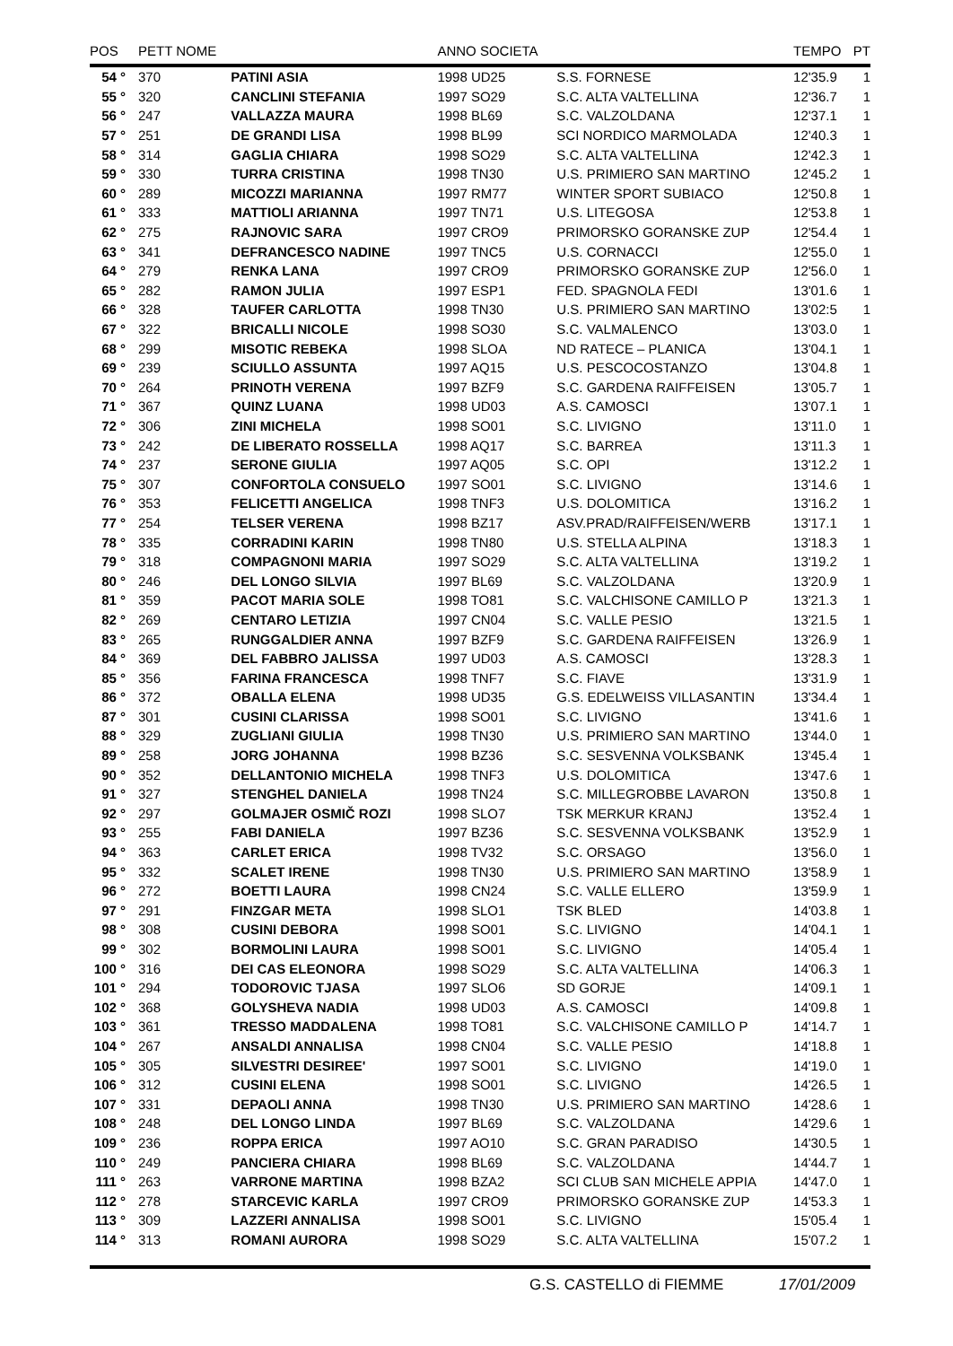| POS | PETT NOME | | ANNO SOCIETA | | TEMPO | PT |
| --- | --- | --- | --- | --- | --- | --- |
| 54 ° | 370 | PATINI ASIA | 1998 UD25 | S.S. FORNESE | 12'35.9 | 1 |
| 55 ° | 320 | CANCLINI STEFANIA | 1997 SO29 | S.C. ALTA VALTELLINA | 12'36.7 | 1 |
| 56 ° | 247 | VALLAZZA MAURA | 1998 BL69 | S.C. VALZOLDANA | 12'37.1 | 1 |
| 57 ° | 251 | DE GRANDI LISA | 1998 BL99 | SCI NORDICO MARMOLADA | 12'40.3 | 1 |
| 58 ° | 314 | GAGLIA CHIARA | 1998 SO29 | S.C. ALTA VALTELLINA | 12'42.3 | 1 |
| 59 ° | 330 | TURRA CRISTINA | 1998 TN30 | U.S. PRIMIERO SAN MARTINO | 12'45.2 | 1 |
| 60 ° | 289 | MICOZZI MARIANNA | 1997 RM77 | WINTER SPORT SUBIACO | 12'50.8 | 1 |
| 61 ° | 333 | MATTIOLI ARIANNA | 1997 TN71 | U.S. LITEGOSA | 12'53.8 | 1 |
| 62 ° | 275 | RAJNOVIC SARA | 1997 CRO9 | PRIMORSKO GORANSKE ZUP | 12'54.4 | 1 |
| 63 ° | 341 | DEFRANCESCO NADINE | 1997 TNC5 | U.S. CORNACCI | 12'55.0 | 1 |
| 64 ° | 279 | RENKA LANA | 1997 CRO9 | PRIMORSKO GORANSKE ZUP | 12'56.0 | 1 |
| 65 ° | 282 | RAMON JULIA | 1997 ESP1 | FED. SPAGNOLA FEDI | 13'01.6 | 1 |
| 66 ° | 328 | TAUFER CARLOTTA | 1998 TN30 | U.S. PRIMIERO SAN MARTINO | 13'02:5 | 1 |
| 67 ° | 322 | BRICALLI NICOLE | 1998 SO30 | S.C. VALMALENCO | 13'03.0 | 1 |
| 68 ° | 299 | MISOTIC REBEKA | 1998 SLOA | ND RATECE – PLANICA | 13'04.1 | 1 |
| 69 ° | 239 | SCIULLO ASSUNTA | 1997 AQ15 | U.S. PESCOCOSTANZO | 13'04.8 | 1 |
| 70 ° | 264 | PRINOTH VERENA | 1997 BZF9 | S.C. GARDENA RAIFFEISEN | 13'05.7 | 1 |
| 71 ° | 367 | QUINZ LUANA | 1998 UD03 | A.S. CAMOSCI | 13'07.1 | 1 |
| 72 ° | 306 | ZINI MICHELA | 1998 SO01 | S.C. LIVIGNO | 13'11.0 | 1 |
| 73 ° | 242 | DE LIBERATO ROSSELLA | 1998 AQ17 | S.C. BARREA | 13'11.3 | 1 |
| 74 ° | 237 | SERONE GIULIA | 1997 AQ05 | S.C. OPI | 13'12.2 | 1 |
| 75 ° | 307 | CONFORTOLA CONSUELO | 1997 SO01 | S.C. LIVIGNO | 13'14.6 | 1 |
| 76 ° | 353 | FELICETTI ANGELICA | 1998 TNF3 | U.S. DOLOMITICA | 13'16.2 | 1 |
| 77 ° | 254 | TELSER VERENA | 1998 BZ17 | ASV.PRAD/RAIFFEISEN/WERB | 13'17.1 | 1 |
| 78 ° | 335 | CORRADINI KARIN | 1998 TN80 | U.S. STELLA ALPINA | 13'18.3 | 1 |
| 79 ° | 318 | COMPAGNONI MARIA | 1997 SO29 | S.C. ALTA VALTELLINA | 13'19.2 | 1 |
| 80 ° | 246 | DEL LONGO SILVIA | 1997 BL69 | S.C. VALZOLDANA | 13'20.9 | 1 |
| 81 ° | 359 | PACOT MARIA SOLE | 1998 TO81 | S.C. VALCHISONE CAMILLO P | 13'21.3 | 1 |
| 82 ° | 269 | CENTARO LETIZIA | 1997 CN04 | S.C. VALLE PESIO | 13'21.5 | 1 |
| 83 ° | 265 | RUNGGALDIER ANNA | 1997 BZF9 | S.C. GARDENA RAIFFEISEN | 13'26.9 | 1 |
| 84 ° | 369 | DEL FABBRO JALISSA | 1997 UD03 | A.S. CAMOSCI | 13'28.3 | 1 |
| 85 ° | 356 | FARINA FRANCESCA | 1998 TNF7 | S.C. FIAVE | 13'31.9 | 1 |
| 86 ° | 372 | OBALLA ELENA | 1998 UD35 | G.S. EDELWEISS VILLASANTIN | 13'34.4 | 1 |
| 87 ° | 301 | CUSINI CLARISSA | 1998 SO01 | S.C. LIVIGNO | 13'41.6 | 1 |
| 88 ° | 329 | ZUGLIANI GIULIA | 1998 TN30 | U.S. PRIMIERO SAN MARTINO | 13'44.0 | 1 |
| 89 ° | 258 | JORG JOHANNA | 1998 BZ36 | S.C. SESVENNA VOLKSBANK | 13'45.4 | 1 |
| 90 ° | 352 | DELLANTONIO MICHELA | 1998 TNF3 | U.S. DOLOMITICA | 13'47.6 | 1 |
| 91 ° | 327 | STENGHEL DANIELA | 1998 TN24 | S.C. MILLEGROBBE LAVARON | 13'50.8 | 1 |
| 92 ° | 297 | GOLMAJER OSMIČ ROZI | 1998 SLO7 | TSK MERKUR KRANJ | 13'52.4 | 1 |
| 93 ° | 255 | FABI DANIELA | 1997 BZ36 | S.C. SESVENNA VOLKSBANK | 13'52.9 | 1 |
| 94 ° | 363 | CARLET ERICA | 1998 TV32 | S.C. ORSAGO | 13'56.0 | 1 |
| 95 ° | 332 | SCALET IRENE | 1998 TN30 | U.S. PRIMIERO SAN MARTINO | 13'58.9 | 1 |
| 96 ° | 272 | BOETTI LAURA | 1998 CN24 | S.C. VALLE ELLERO | 13'59.9 | 1 |
| 97 ° | 291 | FINZGAR META | 1998 SLO1 | TSK BLED | 14'03.8 | 1 |
| 98 ° | 308 | CUSINI DEBORA | 1998 SO01 | S.C. LIVIGNO | 14'04.1 | 1 |
| 99 ° | 302 | BORMOLINI LAURA | 1998 SO01 | S.C. LIVIGNO | 14'05.4 | 1 |
| 100 ° | 316 | DEI CAS ELEONORA | 1998 SO29 | S.C. ALTA VALTELLINA | 14'06.3 | 1 |
| 101 ° | 294 | TODOROVIC TJASA | 1997 SLO6 | SD GORJE | 14'09.1 | 1 |
| 102 ° | 368 | GOLYSHEVA NADIA | 1998 UD03 | A.S. CAMOSCI | 14'09.8 | 1 |
| 103 ° | 361 | TRESSO MADDALENA | 1998 TO81 | S.C. VALCHISONE CAMILLO P | 14'14.7 | 1 |
| 104 ° | 267 | ANSALDI ANNALISA | 1998 CN04 | S.C. VALLE PESIO | 14'18.8 | 1 |
| 105 ° | 305 | SILVESTRI DESIREE' | 1997 SO01 | S.C. LIVIGNO | 14'19.0 | 1 |
| 106 ° | 312 | CUSINI ELENA | 1998 SO01 | S.C. LIVIGNO | 14'26.5 | 1 |
| 107 ° | 331 | DEPAOLI ANNA | 1998 TN30 | U.S. PRIMIERO SAN MARTINO | 14'28.6 | 1 |
| 108 ° | 248 | DEL LONGO LINDA | 1997 BL69 | S.C. VALZOLDANA | 14'29.6 | 1 |
| 109 ° | 236 | ROPPA ERICA | 1997 AO10 | S.C. GRAN PARADISO | 14'30.5 | 1 |
| 110 ° | 249 | PANCIERA CHIARA | 1998 BL69 | S.C. VALZOLDANA | 14'44.7 | 1 |
| 111 ° | 263 | VARRONE MARTINA | 1998 BZA2 | SCI CLUB SAN MICHELE APPIA | 14'47.0 | 1 |
| 112 ° | 278 | STARCEVIC KARLA | 1997 CRO9 | PRIMORSKO GORANSKE ZUP | 14'53.3 | 1 |
| 113 ° | 309 | LAZZERI ANNALISA | 1998 SO01 | S.C. LIVIGNO | 15'05.4 | 1 |
| 114 ° | 313 | ROMANI AURORA | 1998 SO29 | S.C. ALTA VALTELLINA | 15'07.2 | 1 |
G.S. CASTELLO di FIEMME 17/01/2009